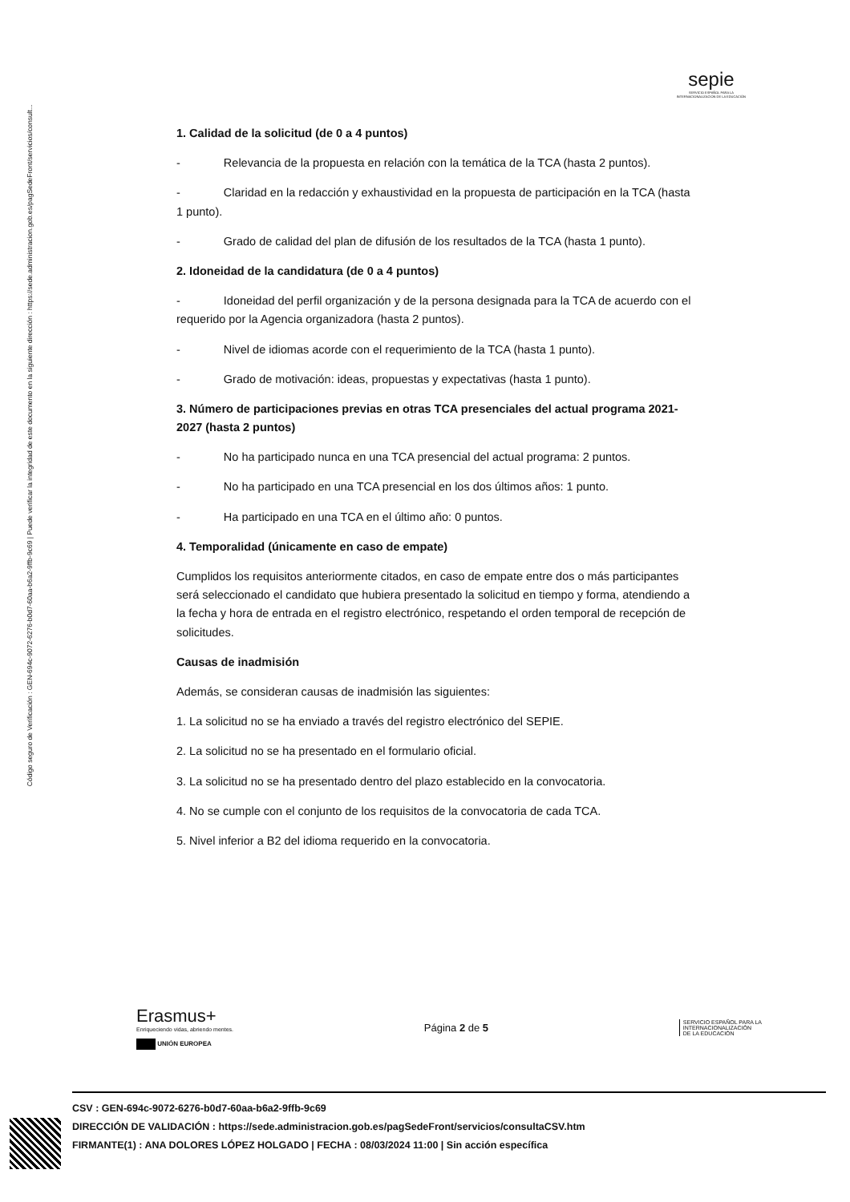Código seguro de Verificación : GEN-694c-9072-6276-b0d7-60aa-b6a2-9ffb-9c69 | Puede verificar la integridad de este documento en la siguiente dirección : https://sede.administracion.gob.es/pagSedeFront/servicios/consult...
sepie
SERVICIO ESPAÑOL PARA LA
INTERNACIONALIZACIÓN DE LA EDUCACIÓN
1. Calidad de la solicitud (de 0 a 4 puntos)
- Relevancia de la propuesta en relación con la temática de la TCA (hasta 2 puntos).
- Claridad en la redacción y exhaustividad en la propuesta de participación en la TCA (hasta 1 punto).
- Grado de calidad del plan de difusión de los resultados de la TCA (hasta 1 punto).
2. Idoneidad de la candidatura (de 0 a 4 puntos)
- Idoneidad del perfil organización y de la persona designada para la TCA de acuerdo con el requerido por la Agencia organizadora (hasta 2 puntos).
- Nivel de idiomas acorde con el requerimiento de la TCA (hasta 1 punto).
- Grado de motivación: ideas, propuestas y expectativas (hasta 1 punto).
3. Número de participaciones previas en otras TCA presenciales del actual programa 2021-2027 (hasta 2 puntos)
- No ha participado nunca en una TCA presencial del actual programa: 2 puntos.
- No ha participado en una TCA presencial en los dos últimos años: 1 punto.
- Ha participado en una TCA en el último año: 0 puntos.
4. Temporalidad (únicamente en caso de empate)
Cumplidos los requisitos anteriormente citados, en caso de empate entre dos o más participantes será seleccionado el candidato que hubiera presentado la solicitud en tiempo y forma, atendiendo a la fecha y hora de entrada en el registro electrónico, respetando el orden temporal de recepción de solicitudes.
Causas de inadmisión
Además, se consideran causas de inadmisión las siguientes:
1. La solicitud no se ha enviado a través del registro electrónico del SEPIE.
2. La solicitud no se ha presentado en el formulario oficial.
3. La solicitud no se ha presentado dentro del plazo establecido en la convocatoria.
4. No se cumple con el conjunto de los requisitos de la convocatoria de cada TCA.
5. Nivel inferior a B2 del idioma requerido en la convocatoria.
Erasmus+
Enriqueciendo vidas, abriendo mentes.
UNIÓN EUROPEA
Página 2 de 5
SERVICIO ESPAÑOL PARA LA
INTERNACIONALIZACIÓN
DE LA EDUCACIÓN
CSV : GEN-694c-9072-6276-b0d7-60aa-b6a2-9ffb-9c69
DIRECCIÓN DE VALIDACIÓN : https://sede.administracion.gob.es/pagSedeFront/servicios/consultaCSV.htm
FIRMANTE(1) : ANA DOLORES LÓPEZ HOLGADO | FECHA : 08/03/2024 11:00 | Sin acción específica